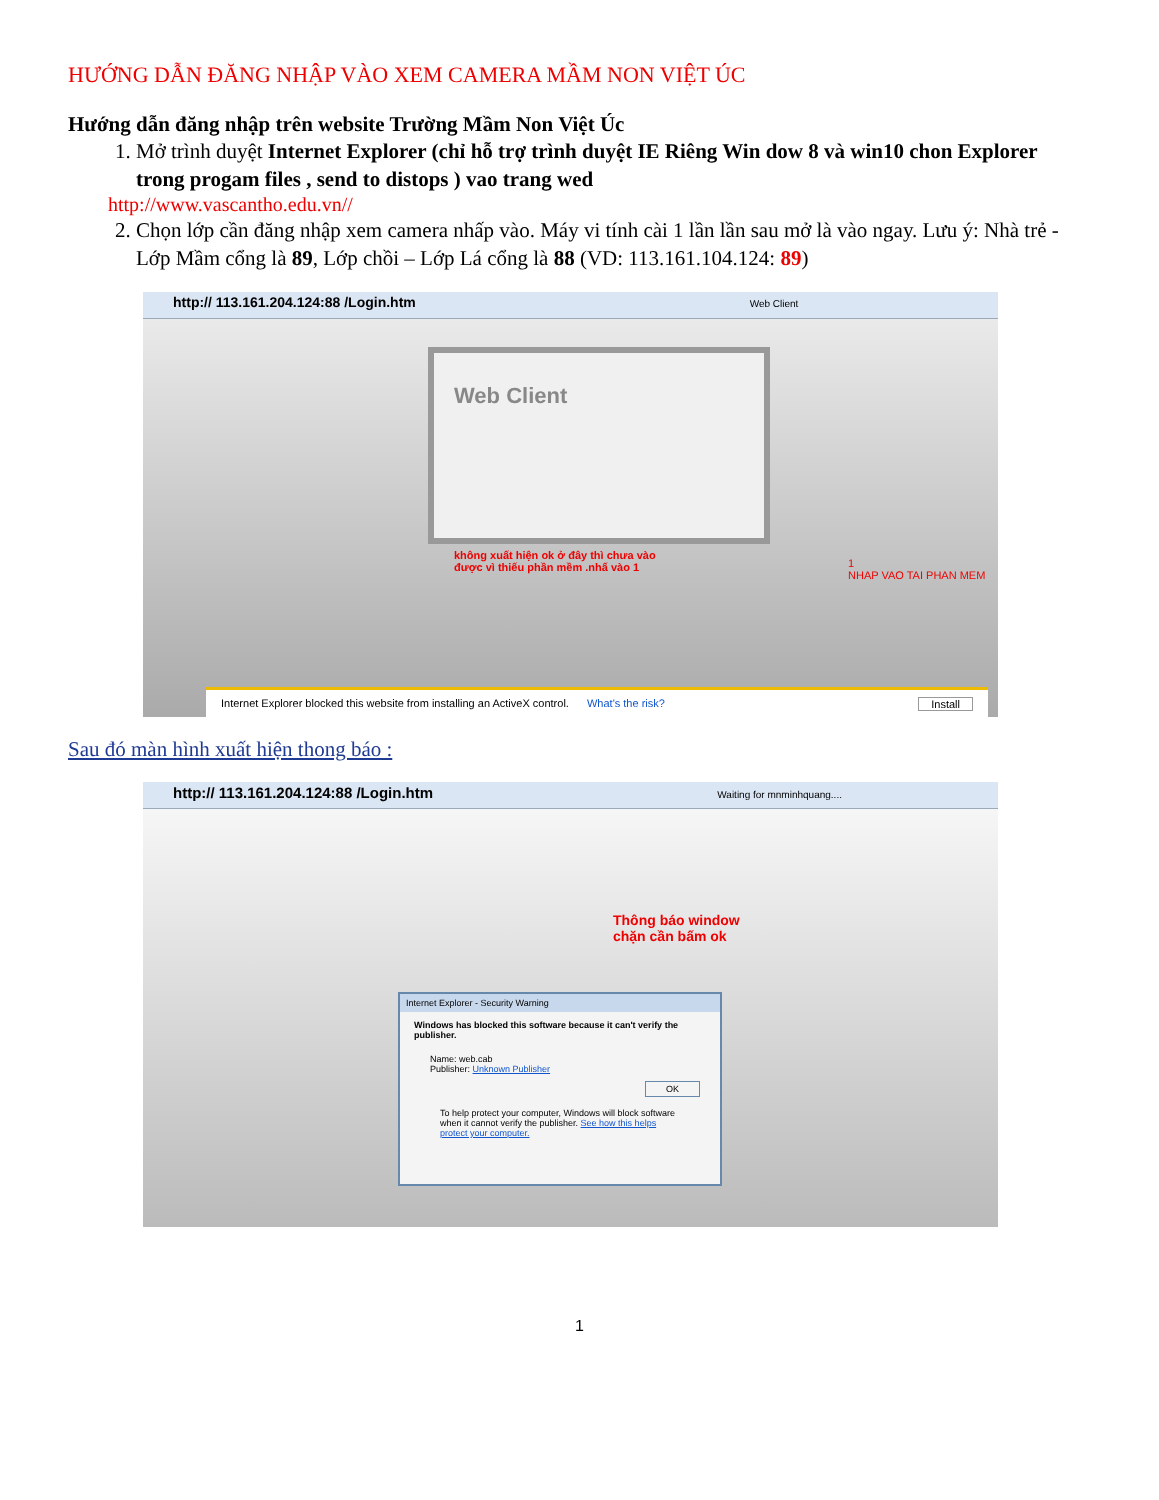HƯỚNG DẪN ĐĂNG NHẬP VÀO XEM CAMERA MẦM NON VIỆT ÚC
Hướng dẫn đăng nhập trên website Trường Mầm Non Việt Úc
1. Mở trình duyệt Internet Explorer (chỉ hỗ trợ trình duyệt IE Riêng Win dow 8 và win10 chon Explorer trong progam files , send to distops ) vao trang wed
http://www.vascantho.edu.vn//
2. Chọn lớp cần đăng nhập xem camera nhấp vào. Máy vi tính cài 1 lần lần sau mở là vào ngay. Lưu ý: Nhà trẻ - Lớp Mầm cổng là 89, Lớp chồi – Lớp Lá cổng là 88 (VD: 113.161.104.124: 89)
http:// 113.161.204.124:88 /Login.htm Web Client
Web Client
không xuất hiện ok ở đây thì chưa vào
được vì thiếu phần mềm .nhấ vào 1
1
NHAP VAO TAI PHAN MEM
Internet Explorer blocked this website from installing an ActiveX control. What's the risk? Install
Sau đó màn hình xuất hiện thong báo :
http:// 113.161.204.124:88 /Login.htm Waiting for mnminhquang....
Thông báo window
chặn cần bấm ok
Internet Explorer - Security Warning
Windows has blocked this software because it can't verify the publisher.
Name: web.cab
Publisher: Unknown Publisher
OK
To help protect your computer, Windows will block software when it cannot verify the publisher. See how this helps protect your computer.
1